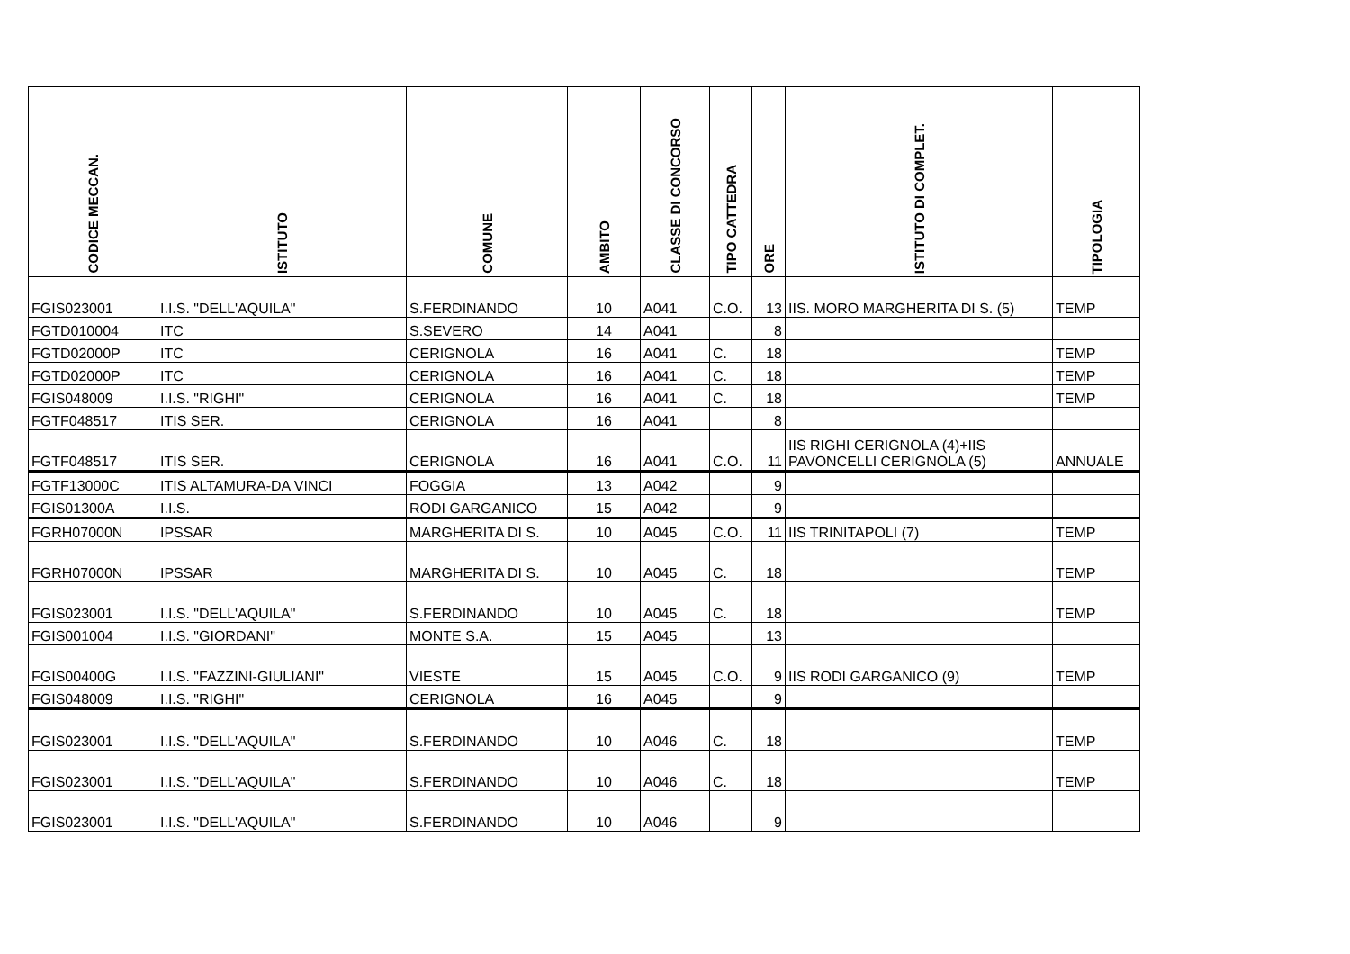| CODICE MECCAN. | ISTITUTO | COMUNE | AMBITO | CLASSE DI CONCORSO | TIPO CATTEDRA | ORE | ISTITUTO DI COMPLET. | TIPOLOGIA |
| --- | --- | --- | --- | --- | --- | --- | --- | --- |
| FGIS023001 | I.I.S. "DELL'AQUILA" | S.FERDINANDO | 10 | A041 | C.O. | 13 | IIS. MORO MARGHERITA DI S. (5) | TEMP |
| FGTD010004 | ITC | S.SEVERO | 14 | A041 | | 8 | | |
| FGTD02000P | ITC | CERIGNOLA | 16 | A041 | C. | 18 | | TEMP |
| FGTD02000P | ITC | CERIGNOLA | 16 | A041 | C. | 18 | | TEMP |
| FGIS048009 | I.I.S. "RIGHI" | CERIGNOLA | 16 | A041 | C. | 18 | | TEMP |
| FGTF048517 | ITIS SER. | CERIGNOLA | 16 | A041 | | 8 | | |
| FGTF048517 | ITIS SER. | CERIGNOLA | 16 | A041 | C.O. | 11 | IIS RIGHI CERIGNOLA (4)+IIS PAVONCELLI CERIGNOLA (5) | ANNUALE |
| FGTF13000C | ITIS ALTAMURA-DA VINCI | FOGGIA | 13 | A042 | | 9 | | |
| FGIS01300A | I.I.S. | RODI GARGANICO | 15 | A042 | | 9 | | |
| FGRH07000N | IPSSAR | MARGHERITA DI S. | 10 | A045 | C.O. | 11 | IIS TRINITAPOLI (7) | TEMP |
| FGRH07000N | IPSSAR | MARGHERITA DI S. | 10 | A045 | C. | 18 | | TEMP |
| FGIS023001 | I.I.S. "DELL'AQUILA" | S.FERDINANDO | 10 | A045 | C. | 18 | | TEMP |
| FGIS001004 | I.I.S. "GIORDANI" | MONTE S.A. | 15 | A045 | | 13 | | |
| FGIS00400G | I.I.S. "FAZZINI-GIULIANI" | VIESTE | 15 | A045 | C.O. | 9 | IIS RODI GARGANICO (9) | TEMP |
| FGIS048009 | I.I.S. "RIGHI" | CERIGNOLA | 16 | A045 | | 9 | | |
| FGIS023001 | I.I.S. "DELL'AQUILA" | S.FERDINANDO | 10 | A046 | C. | 18 | | TEMP |
| FGIS023001 | I.I.S. "DELL'AQUILA" | S.FERDINANDO | 10 | A046 | C. | 18 | | TEMP |
| FGIS023001 | I.I.S. "DELL'AQUILA" | S.FERDINANDO | 10 | A046 | | 9 | | |